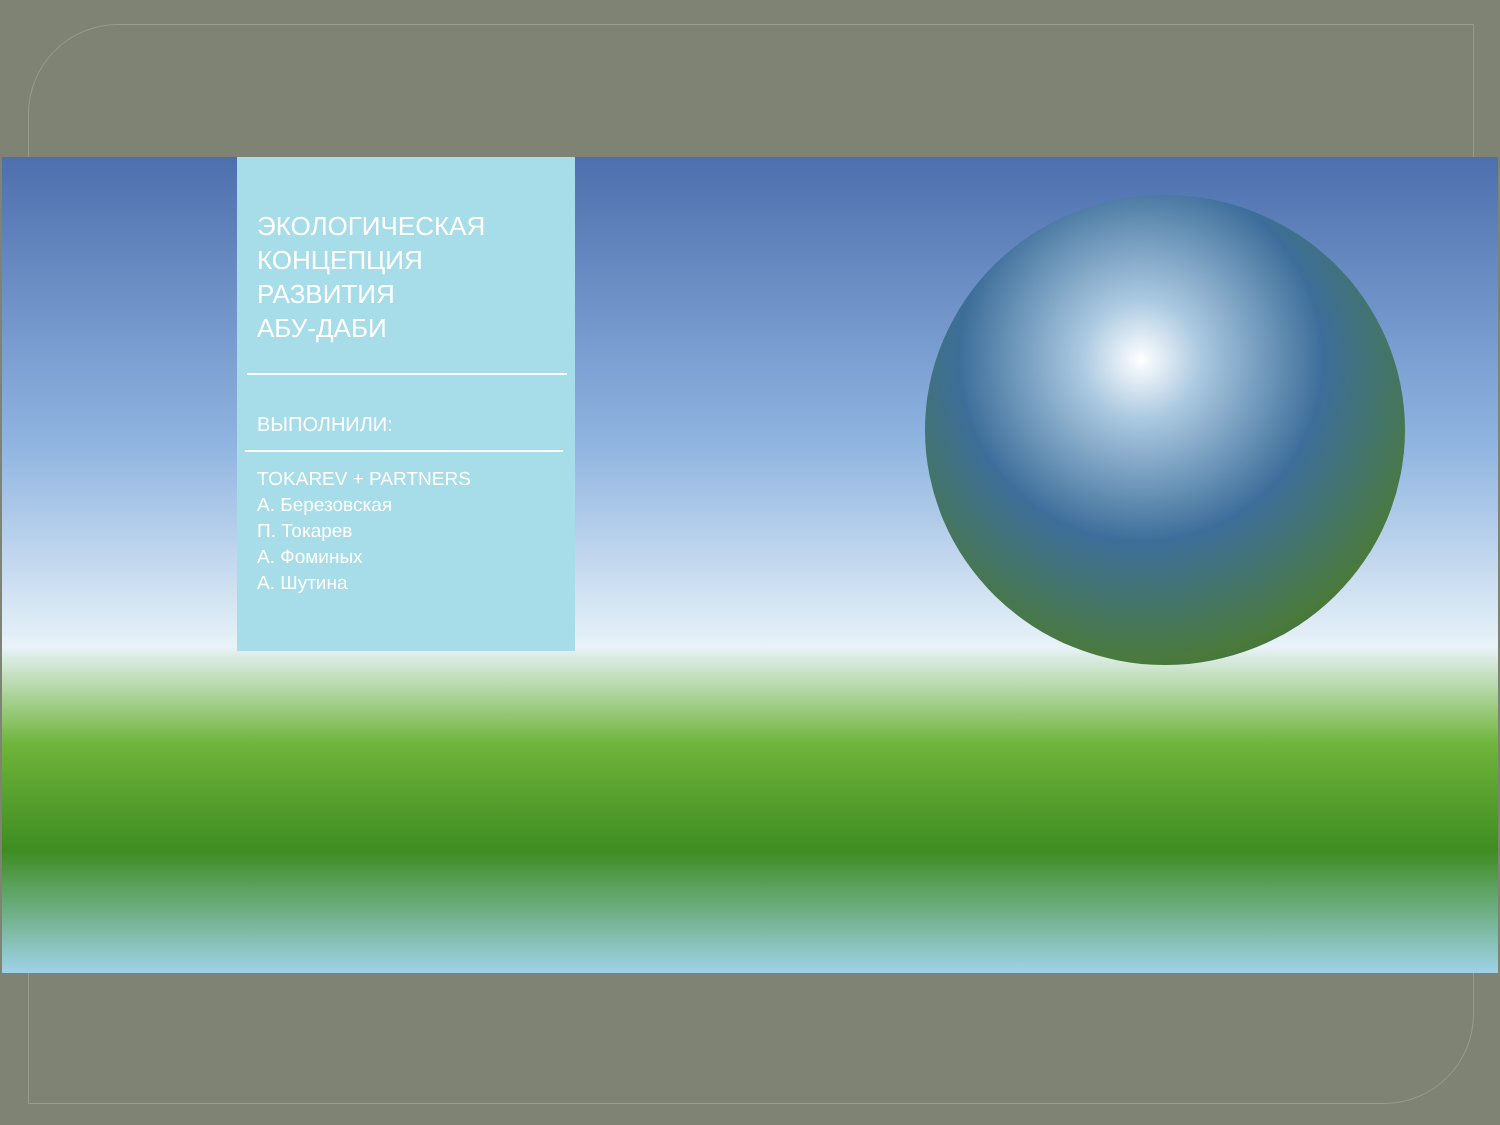ЭКОЛОГИЧЕСКАЯ
КОНЦЕПЦИЯ
РАЗВИТИЯ
АБУ-ДАБИ
ВЫПОЛНИЛИ:
TOKAREV + PARTNERS
А. Березовская
П. Токарев
А. Фоминых
А. Шутина